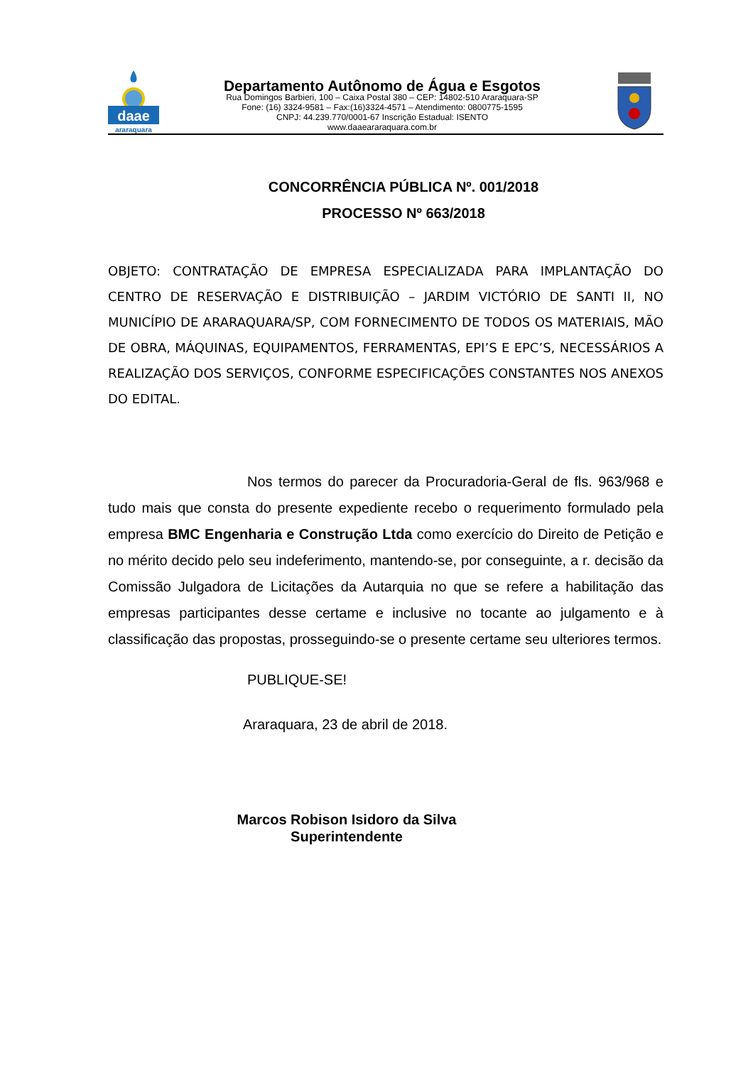daae
araraquara
Departamento Autônomo de Água e Esgotos
Rua Domingos Barbieri, 100 – Caixa Postal 380 – CEP: 14802-510 Araraquara-SP
Fone: (16) 3324-9581 – Fax:(16)3324-4571 – Atendimento: 0800775-1595
CNPJ: 44.239.770/0001-67 Inscrição Estadual: ISENTO
www.daaeararaquara.com.br
CONCORRÊNCIA PÚBLICA Nº. 001/2018
PROCESSO Nº 663/2018
OBJETO: CONTRATAÇÃO DE EMPRESA ESPECIALIZADA PARA IMPLANTAÇÃO DO CENTRO DE RESERVAÇÃO E DISTRIBUIÇÃO – JARDIM VICTÓRIO DE SANTI II, NO MUNICÍPIO DE ARARAQUARA/SP, COM FORNECIMENTO DE TODOS OS MATERIAIS, MÃO DE OBRA, MÁQUINAS, EQUIPAMENTOS, FERRAMENTAS, EPI’S E EPC’S, NECESSÁRIOS A REALIZAÇÃO DOS SERVIÇOS, CONFORME ESPECIFICAÇÕES CONSTANTES NOS ANEXOS DO EDITAL.
Nos termos do parecer da Procuradoria-Geral de fls. 963/968 e tudo mais que consta do presente expediente recebo o requerimento formulado pela empresa BMC Engenharia e Construção Ltda como exercício do Direito de Petição e no mérito decido pelo seu indeferimento, mantendo-se, por conseguinte, a r. decisão da Comissão Julgadora de Licitações da Autarquia no que se refere a habilitação das empresas participantes desse certame e inclusive no tocante ao julgamento e à classificação das propostas, prosseguindo-se o presente certame seu ulteriores termos.
PUBLIQUE-SE!
Araraquara, 23 de abril de 2018.
Marcos Robison Isidoro da Silva
Superintendente